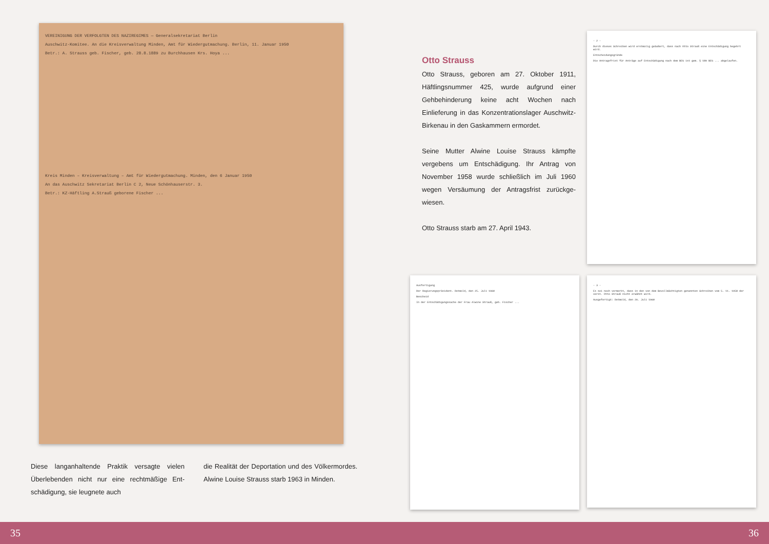VEREINIGUNG DER VERFOLGTEN DES NAZIREGIMES — Generalsekretariat Berlin
Auschwitz-Komitee. An die Kreisverwaltung Minden, Amt für Wiedergutmachung. Berlin, 11. Januar 1950
Betr.: A. Strauss geb. Fischer, geb. 28.8.1889 zu Burchhausen Krs. Hoya ...
Kreis Minden – Kreisverwaltung – Amt für Wiedergutmachung. Minden, den 6 Januar 1950
An das Auschwitz Sekretariat Berlin C 2, Neue Schönhauserstr. 3.
Betr.: KZ-Häftling A.Strauß geborene Fischer ...
Otto Strauss
Otto Strauss, geboren am 27. Oktober 1911, Häftlingsnummer 425, wurde aufgrund einer Gehbehinderung keine acht Wochen nach Einlieferung in das Konzentrationslager Ausch­witz-Birkenau in den Gaskammern ermordet.
Seine Mutter Alwine Louise Strauss kämpfte vergebens um Entschädigung. Ihr Antrag von November 1958 wurde schließlich im Juli 1960 wegen Versäumung der Antragsfrist zurückge­wiesen.
Otto Strauss starb am 27. April 1943.
- 2 -
Durch dieses Schreiben wird erstmalig geäußert, dass nach Otto Strauß eine Entschädigung begehrt wird.
Entscheidungsgründe
Die Antragsfrist für Anträge auf Entschädigung nach dem BEG ist gem. § 189 BEG ... abgelaufen.
Ausfertigung
Der Regierungspräsident. Detmold, den 25. Juli 1960
Bescheid
In der Entschädigungssache der Frau Alwine Strauß, geb. Fischer ...
- 3 -
Es sei noch vermerkt, dass in den von dem Bevollmächtigten genannten Schreiben vom 5. 11. 1958 der verst. Otto Strauß nicht erwähnt wird.
Ausgefertigt: Detmold, den 26. Juli 1960
Diese langanhaltende Praktik versagte vielen Überlebenden nicht nur eine rechtmäßige Ent­schädigung, sie leugnete auch
die Realität der Deportation und des Völker­mordes. Alwine Louise Strauss starb 1963 in Minden.
35 36